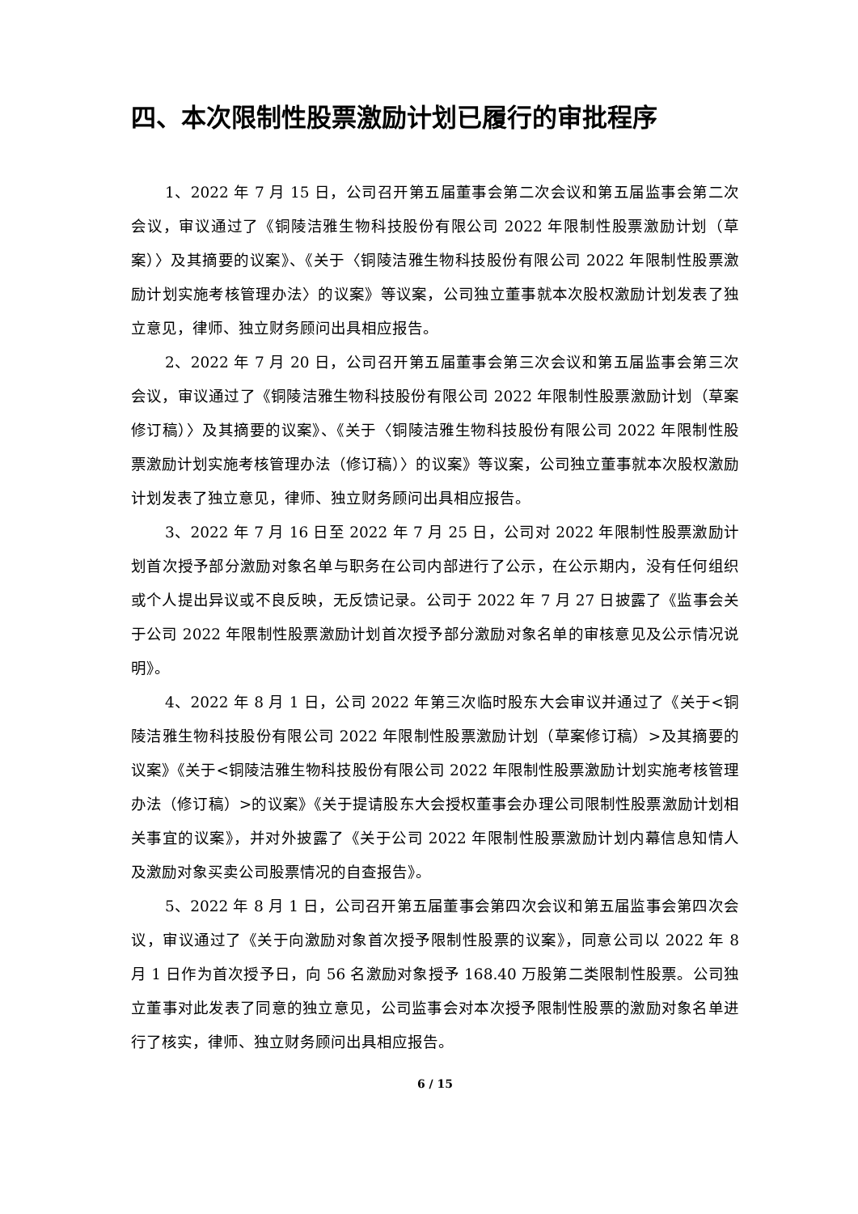四、本次限制性股票激励计划已履行的审批程序
1、2022 年 7 月 15 日，公司召开第五届董事会第二次会议和第五届监事会第二次会议，审议通过了《铜陵洁雅生物科技股份有限公司 2022 年限制性股票激励计划（草案）〉及其摘要的议案》、《关于〈铜陵洁雅生物科技股份有限公司 2022 年限制性股票激励计划实施考核管理办法〉的议案》等议案，公司独立董事就本次股权激励计划发表了独立意见，律师、独立财务顾问出具相应报告。
2、2022 年 7 月 20 日，公司召开第五届董事会第三次会议和第五届监事会第三次会议，审议通过了《铜陵洁雅生物科技股份有限公司 2022 年限制性股票激励计划（草案修订稿）〉及其摘要的议案》、《关于〈铜陵洁雅生物科技股份有限公司 2022 年限制性股票激励计划实施考核管理办法（修订稿）〉的议案》等议案，公司独立董事就本次股权激励计划发表了独立意见，律师、独立财务顾问出具相应报告。
3、2022 年 7 月 16 日至 2022 年 7 月 25 日，公司对 2022 年限制性股票激励计划首次授予部分激励对象名单与职务在公司内部进行了公示，在公示期内，没有任何组织或个人提出异议或不良反映，无反馈记录。公司于 2022 年 7 月 27 日披露了《监事会关于公司 2022 年限制性股票激励计划首次授予部分激励对象名单的审核意见及公示情况说明》。
4、2022 年 8 月 1 日，公司 2022 年第三次临时股东大会审议并通过了《关于<铜陵洁雅生物科技股份有限公司 2022 年限制性股票激励计划（草案修订稿）>及其摘要的议案》《关于<铜陵洁雅生物科技股份有限公司 2022 年限制性股票激励计划实施考核管理办法（修订稿）>的议案》《关于提请股东大会授权董事会办理公司限制性股票激励计划相关事宜的议案》，并对外披露了《关于公司 2022 年限制性股票激励计划内幕信息知情人及激励对象买卖公司股票情况的自查报告》。
5、2022 年 8 月 1 日，公司召开第五届董事会第四次会议和第五届监事会第四次会议，审议通过了《关于向激励对象首次授予限制性股票的议案》，同意公司以 2022 年 8 月 1 日作为首次授予日，向 56 名激励对象授予 168.40 万股第二类限制性股票。公司独立董事对此发表了同意的独立意见，公司监事会对本次授予限制性股票的激励对象名单进行了核实，律师、独立财务顾问出具相应报告。
6 / 15